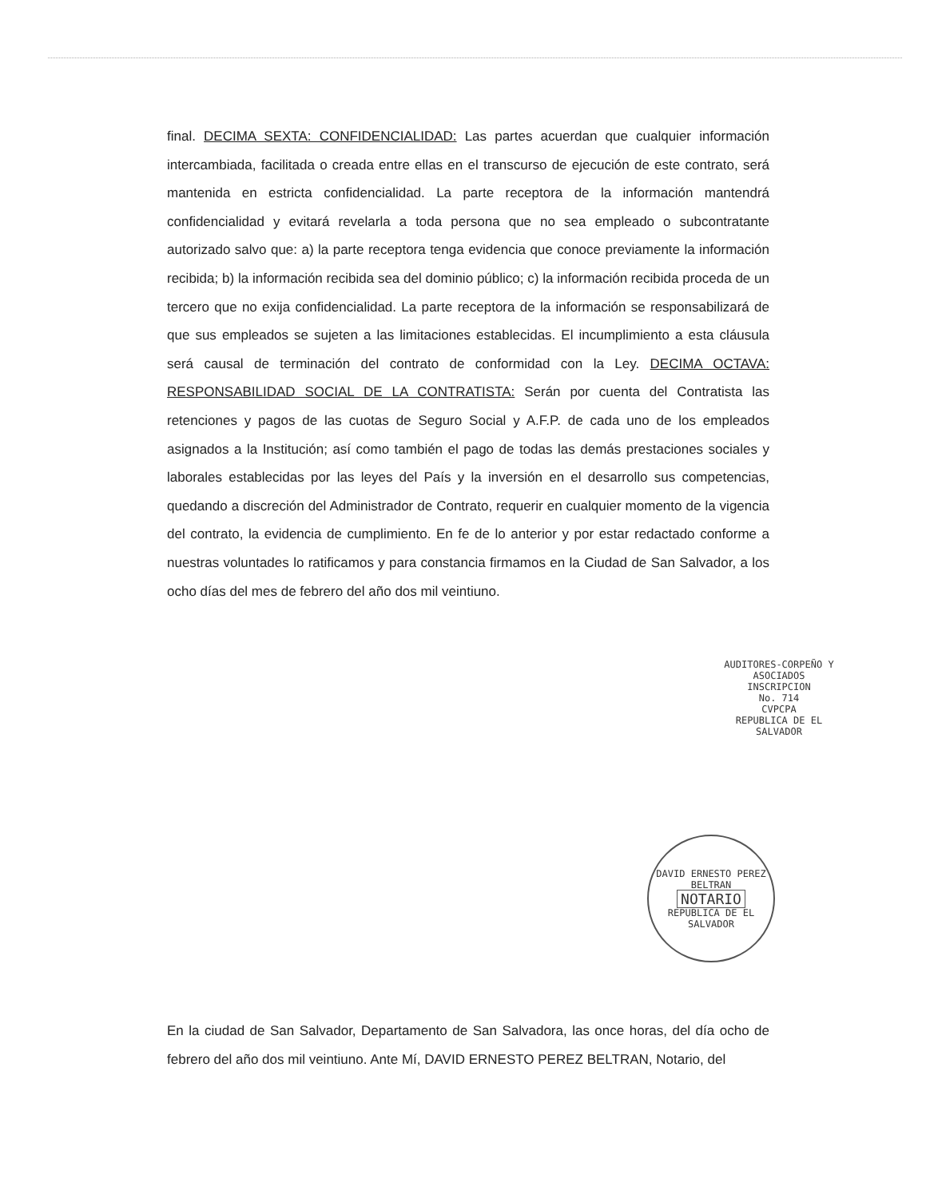final. DECIMA SEXTA: CONFIDENCIALIDAD: Las partes acuerdan que cualquier información intercambiada, facilitada o creada entre ellas en el transcurso de ejecución de este contrato, será mantenida en estricta confidencialidad. La parte receptora de la información mantendrá confidencialidad y evitará revelarla a toda persona que no sea empleado o subcontratante autorizado salvo que: a) la parte receptora tenga evidencia que conoce previamente la información recibida; b) la información recibida sea del dominio público; c) la información recibida proceda de un tercero que no exija confidencialidad. La parte receptora de la información se responsabilizará de que sus empleados se sujeten a las limitaciones establecidas. El incumplimiento a esta cláusula será causal de terminación del contrato de conformidad con la Ley. DECIMA OCTAVA: RESPONSABILIDAD SOCIAL DE LA CONTRATISTA: Serán por cuenta del Contratista las retenciones y pagos de las cuotas de Seguro Social y A.F.P. de cada uno de los empleados asignados a la Institución; así como también el pago de todas las demás prestaciones sociales y laborales establecidas por las leyes del País y la inversión en el desarrollo sus competencias, quedando a discreción del Administrador de Contrato, requerir en cualquier momento de la vigencia del contrato, la evidencia de cumplimiento. En fe de lo anterior y por estar redactado conforme a nuestras voluntades lo ratificamos y para constancia firmamos en la Ciudad de San Salvador, a los ocho días del mes de febrero del año dos mil veintiuno.
AUDITORES-CORPEÑO Y ASOCIADOS
INSCRIPCION
No. 714
CVPCPA
REPUBLICA DE EL SALVADOR
DAVID ERNESTO PEREZ BELTRAN
NOTARIO
REPUBLICA DE EL SALVADOR
En la ciudad de San Salvador, Departamento de San Salvadora, las once horas, del día ocho de febrero del año dos mil veintiuno. Ante Mí, DAVID ERNESTO PEREZ BELTRAN, Notario, del